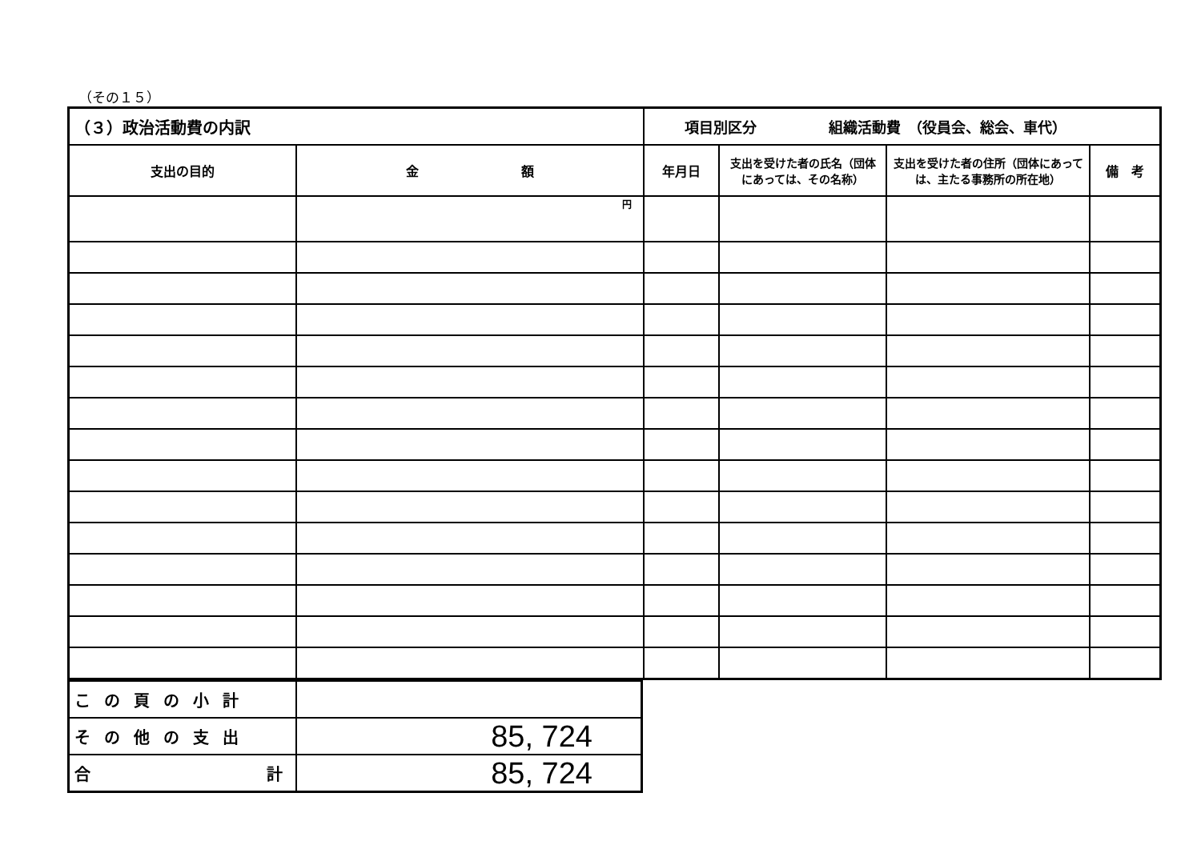（その１５）
| （３）政治活動費の内訳 | | 項目別区分 組織活動費 （役員会、総会、車代） | | | |
| 支出の目的 | 金 額 | 年月日 | 支出を受けた者の氏名（団体にあっては、その名称） | 支出を受けた者の住所（団体にあっては、主たる事務所の所在地） | 備 考 |
| | 円 | | | | |
| この頁の小計 | |
| その他の支出 | 85, 724 |
| 合 計 | 85, 724 |